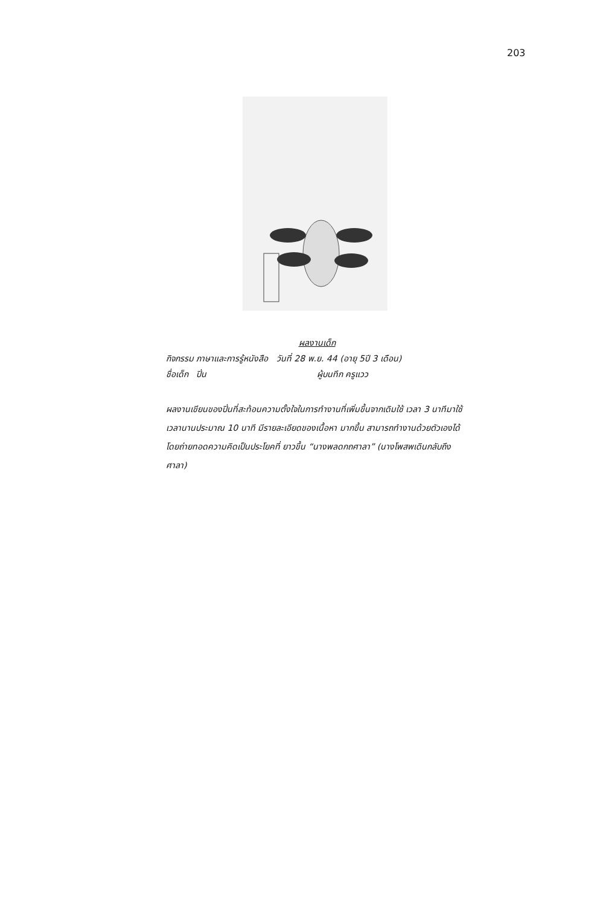203
ผลงานเด็ก
กิจกรรม ภาษาและการรู้หนังสือ วันที่ 28 พ.ย. 44 (อายุ 5ปี 3 เดือน)
ชื่อเด็ก ปิ่น ผู้บนทึก ครูแวว
ผลงานเขียนของปิ่นที่สะท้อนความตั้งใจในการทำงานที่เพิ่มขึ้นจากเดิมใช้ เวลา 3 นาทีมาใช้เวลานานประมาณ 10 นาที มีรายละเอียดของเนื้อหา มากขึ้น สามารถทำงานด้วยตัวเองได้โดยถ่ายทอดความคิดเป็นประโยคที่ ยาวขึ้น “นางพลดกถศาลา” (นางโพสพเดินกลับถึงศาลา)